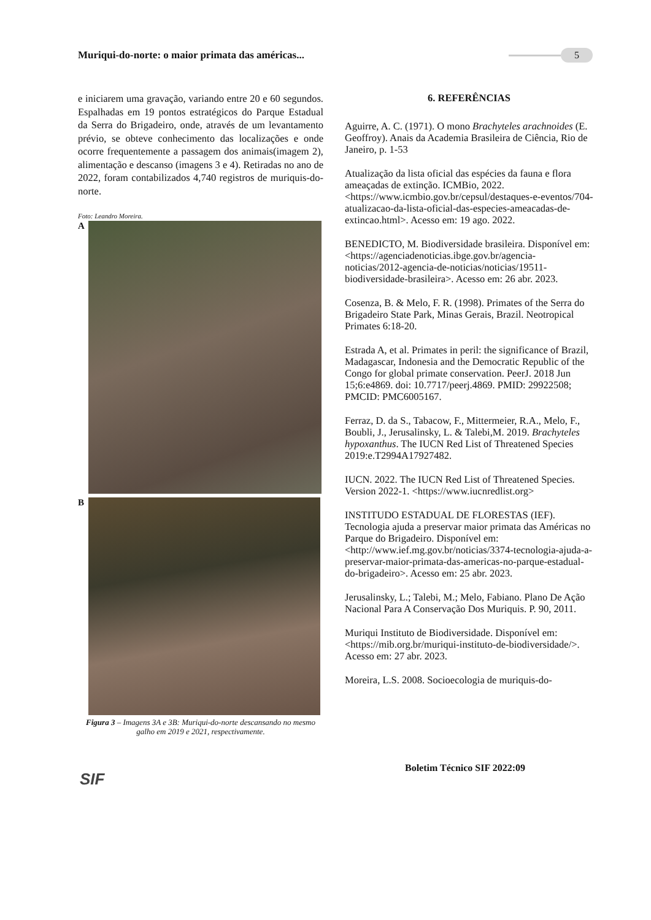Muriqui-do-norte: o maior primata das américas...
5
e iniciarem uma gravação, variando entre 20 e 60 segundos. Espalhadas em 19 pontos estratégicos do Parque Estadual da Serra do Brigadeiro, onde, através de um levantamento prévio, se obteve conhecimento das localizações e onde ocorre frequentemente a passagem dos animais(imagem 2), alimentação e descanso (imagens 3 e 4). Retiradas no ano de 2022, foram contabilizados 4,740 registros de muriquis-do-norte.
Foto: Leandro Moreira.
A
B
Figura 3 – Imagens 3A e 3B: Muriqui-do-norte descansando no mesmo galho em 2019 e 2021, respectivamente.
6. REFERÊNCIAS
Aguirre, A. C. (1971). O mono Brachyteles arachnoides (E. Geoffroy). Anais da Academia Brasileira de Ciência, Rio de Janeiro, p. 1-53
Atualização da lista oficial das espécies da fauna e flora ameaçadas de extinção. ICMBio, 2022. <https://www.icmbio.gov.br/cepsul/destaques-e-eventos/704-atualizacao-da-lista-oficial-das-especies-ameacadas-de-extincao.html>. Acesso em: 19 ago. 2022.
BENEDICTO, M. Biodiversidade brasileira. Disponível em: <https://agenciadenoticias.ibge.gov.br/agencia-noticias/2012-agencia-de-noticias/noticias/19511-biodiversidade-brasileira>. Acesso em: 26 abr. 2023.
Cosenza, B. & Melo, F. R. (1998). Primates of the Serra do Brigadeiro State Park, Minas Gerais, Brazil. Neotropical Primates 6:18-20.
Estrada A, et al. Primates in peril: the significance of Brazil, Madagascar, Indonesia and the Democratic Republic of the Congo for global primate conservation. PeerJ. 2018 Jun 15;6:e4869. doi: 10.7717/peerj.4869. PMID: 29922508; PMCID: PMC6005167.
Ferraz, D. da S., Tabacow, F., Mittermeier, R.A., Melo, F., Boubli, J., Jerusalinsky, L. & Talebi,M. 2019. Brachyteles hypoxanthus. The IUCN Red List of Threatened Species 2019:e.T2994A17927482.
IUCN. 2022. The IUCN Red List of Threatened Species. Version 2022-1. <https://www.iucnredlist.org>
INSTITUDO ESTADUAL DE FLORESTAS (IEF). Tecnologia ajuda a preservar maior primata das Américas no Parque do Brigadeiro. Disponível em: <http://www.ief.mg.gov.br/noticias/3374-tecnologia-ajuda-a-preservar-maior-primata-das-americas-no-parque-estadual-do-brigadeiro>. Acesso em: 25 abr. 2023.
Jerusalinsky, L.; Talebi, M.; Melo, Fabiano. Plano De Ação Nacional Para A Conservação Dos Muriquis. P. 90, 2011.
Muriqui Instituto de Biodiversidade. Disponível em: <https://mib.org.br/muriqui-instituto-de-biodiversidade/>. Acesso em: 27 abr. 2023.
Moreira, L.S. 2008. Socioecologia de muriquis-do-
SIF
Boletim Técnico SIF 2022:09